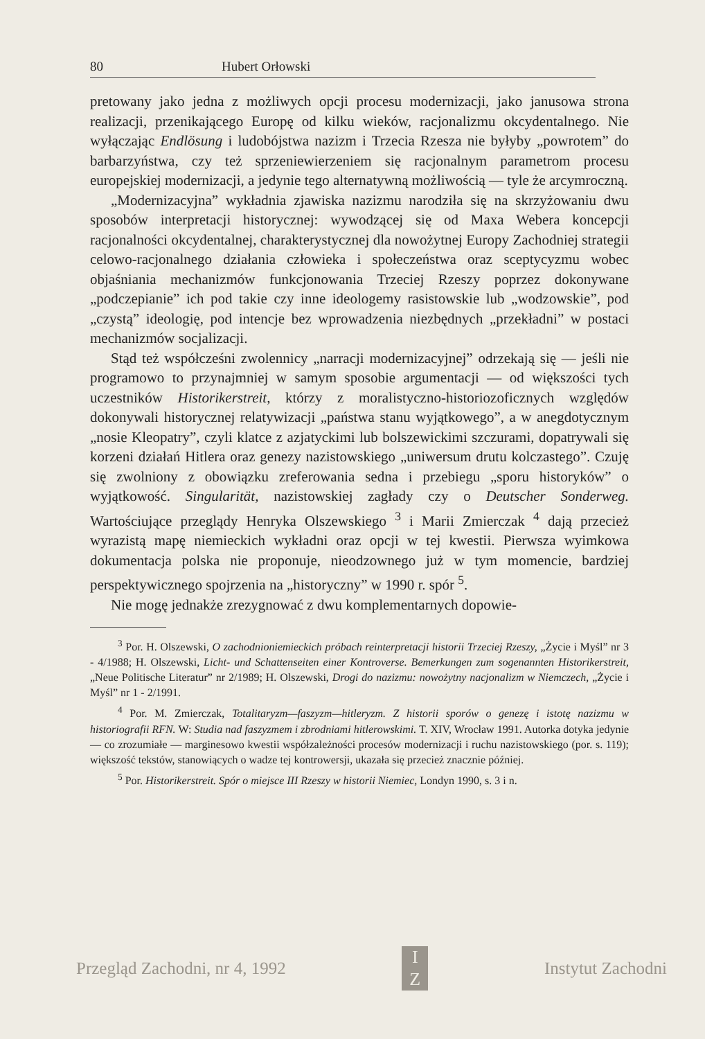80 Hubert Orłowski
pretowany jako jedna z możliwych opcji procesu modernizacji, jako janusowa strona realizacji, przenikającego Europę od kilku wieków, racjonalizmu okcydentalnego. Nie wyłączając Endlösung i ludobójstwa nazizm i Trzecia Rzesza nie byłyby „powrotem” do barbarzyństwa, czy też sprzeniewierzeniem się racjonalnym parametrom procesu europejskiej modernizacji, a jedynie tego alternatywną możliwością — tyle że arcymroczną.
„Modernizacyjna” wykładnia zjawiska nazizmu narodziła się na skrzyżowaniu dwu sposobów interpretacji historycznej: wywodzącej się od Maxa Webera koncepcji racjonalności okcydentalnej, charakterystycznej dla nowożytnej Europy Zachodniej strategii celowo-racjonalnego działania człowieka i społeczeństwa oraz sceptycyzmu wobec objaśniania mechanizmów funkcjonowania Trzeciej Rzeszy poprzez dokonywane „podczepianie” ich pod takie czy inne ideologemy rasistowskie lub „wodzowskie”, pod „czystą” ideologię, pod intencje bez wprowadzenia niezbędnych „przekładni” w postaci mechanizmów socjalizacji.
Stąd też współcześni zwolennicy „narracji modernizacyjnej” odrzekają się — jeśli nie programowo to przynajmniej w samym sposobie argumentacji — od większości tych uczestników Historikerstreit, którzy z moralistyczno-historiozoficznych względów dokonywali historycznej relatywizacji „państwa stanu wyjątkowego”, a w anegdotycznym „nosie Kleopatry”, czyli klatce z azjatyckimi lub bolszewickimi szczurami, dopatrywali się korzeni działań Hitlera oraz genezy nazistowskiego „uniwersum drutu kolczastego”. Czuję się zwolniony z obowiązku zreferowania sedna i przebiegu „sporu historyków” o wyjątkowość. Singularität, nazistowskiej zagłady czy o Deutscher Sonderweg. Wartościujące przeglądy Henryka Olszewskiego <sup>3</sup> i Marii Zmierczak <sup>4</sup> dają przecież wyrazistą mapę niemieckich wykładni oraz opcji w tej kwestii. Pierwsza wyimkowa dokumentacja polska nie proponuje, nieodzownego już w tym momencie, bardziej perspektywicznego spojrzenia na „historyczny” w 1990 r. spór <sup>5</sup>.
Nie mogę jednakże zrezygnować z dwu komplementarnych dopowie-
<sup>3</sup> Por. H. Olszewski, O zachodnioniemieckich próbach reinterpretacji historii Trzeciej Rzeszy, „Życie i Myśl” nr 3 - 4/1988; H. Olszewski, Licht- und Schattenseiten einer Kontroverse. Bemerkungen zum sogenannten Historikerstreit, „Neue Politische Literatur” nr 2/1989; H. Olszewski, Drogi do nazizmu: nowożytny nacjonalizm w Niemczech, „Życie i Myśl” nr 1 - 2/1991.
<sup>4</sup> Por. M. Zmierczak, Totalitaryzm—faszyzm—hitleryzm. Z historii sporów o genezę i istotę nazizmu w historiografii RFN. W: Studia nad faszyzmem i zbrodniami hitlerowskimi. T. XIV, Wrocław 1991. Autorka dotyka jedynie — co zrozumiałe — marginesowo kwestii współzależności procesów modernizacji i ruchu nazistowskiego (por. s. 119); większość tekstów, stanowiących o wadze tej kontrowersji, ukazała się przecież znacznie później.
<sup>5</sup> Por. Historikerstreit. Spór o miejsce III Rzeszy w historii Niemiec, Londyn 1990, s. 3 i n.
Przegląd Zachodni, nr 4, 1992
I
Z
Instytut Zachodni